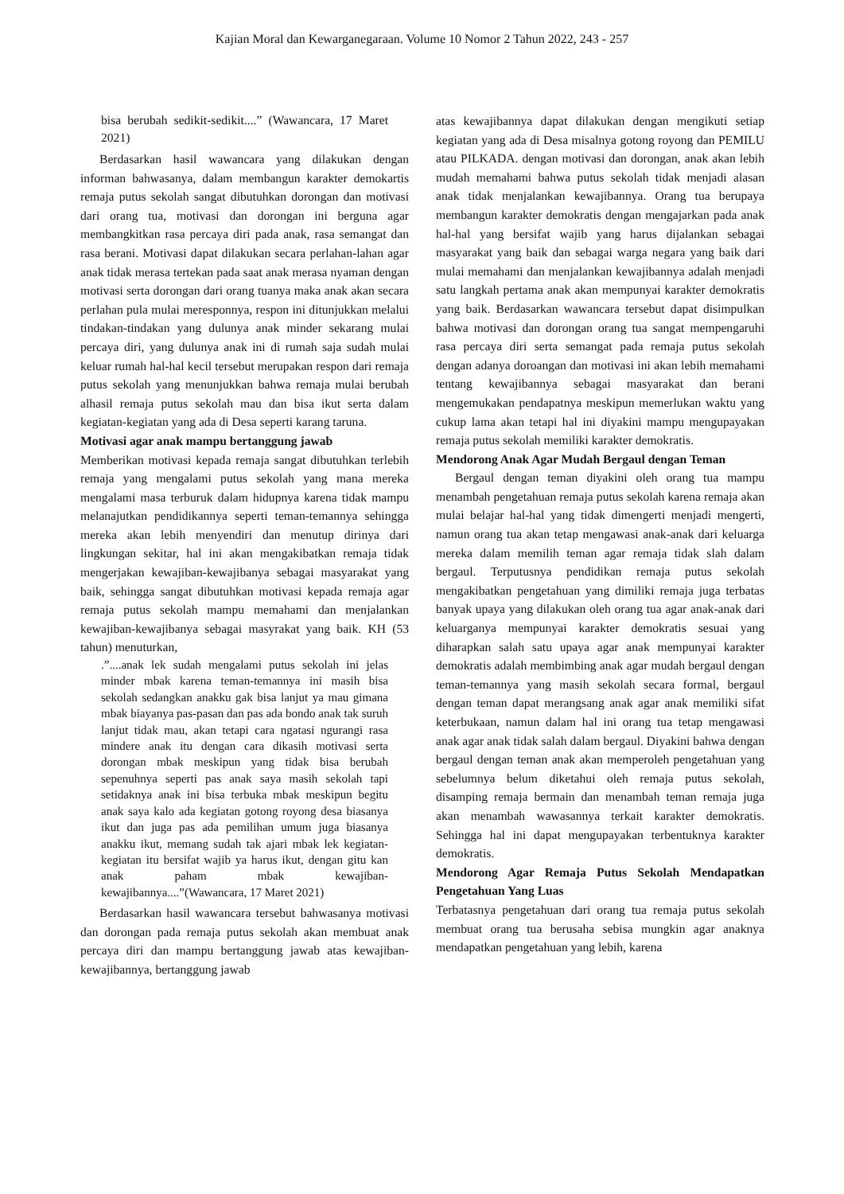Kajian Moral dan Kewarganegaraan. Volume 10 Nomor 2 Tahun 2022, 243 - 257
bisa berubah sedikit-sedikit....” (Wawancara, 17 Maret 2021)
Berdasarkan hasil wawancara yang dilakukan dengan informan bahwasanya, dalam membangun karakter demokartis remaja putus sekolah sangat dibutuhkan dorongan dan motivasi dari orang tua, motivasi dan dorongan ini berguna agar membangkitkan rasa percaya diri pada anak, rasa semangat dan rasa berani. Motivasi dapat dilakukan secara perlahan-lahan agar anak tidak merasa tertekan pada saat anak merasa nyaman dengan motivasi serta dorongan dari orang tuanya maka anak akan secara perlahan pula mulai meresponnya, respon ini ditunjukkan melalui tindakan-tindakan yang dulunya anak minder sekarang mulai percaya diri, yang dulunya anak ini di rumah saja sudah mulai keluar rumah hal-hal kecil tersebut merupakan respon dari remaja putus sekolah yang menunjukkan bahwa remaja mulai berubah alhasil remaja putus sekolah mau dan bisa ikut serta dalam kegiatan-kegiatan yang ada di Desa seperti karang taruna.
Motivasi agar anak mampu bertanggung jawab
Memberikan motivasi kepada remaja sangat dibutuhkan terlebih remaja yang mengalami putus sekolah yang mana mereka mengalami masa terburuk dalam hidupnya karena tidak mampu melanajutkan pendidikannya seperti teman-temannya sehingga mereka akan lebih menyendiri dan menutup dirinya dari lingkungan sekitar, hal ini akan mengakibatkan remaja tidak mengerjakan kewajiban-kewajibanya sebagai masyarakat yang baik, sehingga sangat dibutuhkan motivasi kepada remaja agar remaja putus sekolah mampu memahami dan menjalankan kewajiban-kewajibanya sebagai masyrakat yang baik. KH (53 tahun) menuturkan,
.”....anak lek sudah mengalami putus sekolah ini jelas minder mbak karena teman-temannya ini masih bisa sekolah sedangkan anakku gak bisa lanjut ya mau gimana mbak biayanya pas-pasan dan pas ada bondo anak tak suruh lanjut tidak mau, akan tetapi cara ngatasi ngurangi rasa mindere anak itu dengan cara dikasih motivasi serta dorongan mbak meskipun yang tidak bisa berubah sepenuhnya seperti pas anak saya masih sekolah tapi setidaknya anak ini bisa terbuka mbak meskipun begitu anak saya kalo ada kegiatan gotong royong desa biasanya ikut dan juga pas ada pemilihan umum juga biasanya anakku ikut, memang sudah tak ajari mbak lek kegiatan-kegiatan itu bersifat wajib ya harus ikut, dengan gitu kan anak paham mbak kewajiban-kewajibannya....”(Wawancara, 17 Maret 2021)
Berdasarkan hasil wawancara tersebut bahwasanya motivasi dan dorongan pada remaja putus sekolah akan membuat anak percaya diri dan mampu bertanggung jawab atas kewajiban-kewajibannya, bertanggung jawab
atas kewajibannya dapat dilakukan dengan mengikuti setiap kegiatan yang ada di Desa misalnya gotong royong dan PEMILU atau PILKADA. dengan motivasi dan dorongan, anak akan lebih mudah memahami bahwa putus sekolah tidak menjadi alasan anak tidak menjalankan kewajibannya. Orang tua berupaya membangun karakter demokratis dengan mengajarkan pada anak hal-hal yang bersifat wajib yang harus dijalankan sebagai masyarakat yang baik dan sebagai warga negara yang baik dari mulai memahami dan menjalankan kewajibannya adalah menjadi satu langkah pertama anak akan mempunyai karakter demokratis yang baik. Berdasarkan wawancara tersebut dapat disimpulkan bahwa motivasi dan dorongan orang tua sangat mempengaruhi rasa percaya diri serta semangat pada remaja putus sekolah dengan adanya doroangan dan motivasi ini akan lebih memahami tentang kewajibannya sebagai masyarakat dan berani mengemukakan pendapatnya meskipun memerlukan waktu yang cukup lama akan tetapi hal ini diyakini mampu mengupayakan remaja putus sekolah memiliki karakter demokratis.
Mendorong Anak Agar Mudah Bergaul dengan Teman
Bergaul dengan teman diyakini oleh orang tua mampu menambah pengetahuan remaja putus sekolah karena remaja akan mulai belajar hal-hal yang tidak dimengerti menjadi mengerti, namun orang tua akan tetap mengawasi anak-anak dari keluarga mereka dalam memilih teman agar remaja tidak slah dalam bergaul. Terputusnya pendidikan remaja putus sekolah mengakibatkan pengetahuan yang dimiliki remaja juga terbatas banyak upaya yang dilakukan oleh orang tua agar anak-anak dari keluarganya mempunyai karakter demokratis sesuai yang diharapkan salah satu upaya agar anak mempunyai karakter demokratis adalah membimbing anak agar mudah bergaul dengan teman-temannya yang masih sekolah secara formal, bergaul dengan teman dapat merangsang anak agar anak memiliki sifat keterbukaan, namun dalam hal ini orang tua tetap mengawasi anak agar anak tidak salah dalam bergaul. Diyakini bahwa dengan bergaul dengan teman anak akan memperoleh pengetahuan yang sebelumnya belum diketahui oleh remaja putus sekolah, disamping remaja bermain dan menambah teman remaja juga akan menambah wawasannya terkait karakter demokratis. Sehingga hal ini dapat mengupayakan terbentuknya karakter demokratis.
Mendorong Agar Remaja Putus Sekolah Mendapatkan Pengetahuan Yang Luas
Terbatasnya pengetahuan dari orang tua remaja putus sekolah membuat orang tua berusaha sebisa mungkin agar anaknya mendapatkan pengetahuan yang lebih, karena